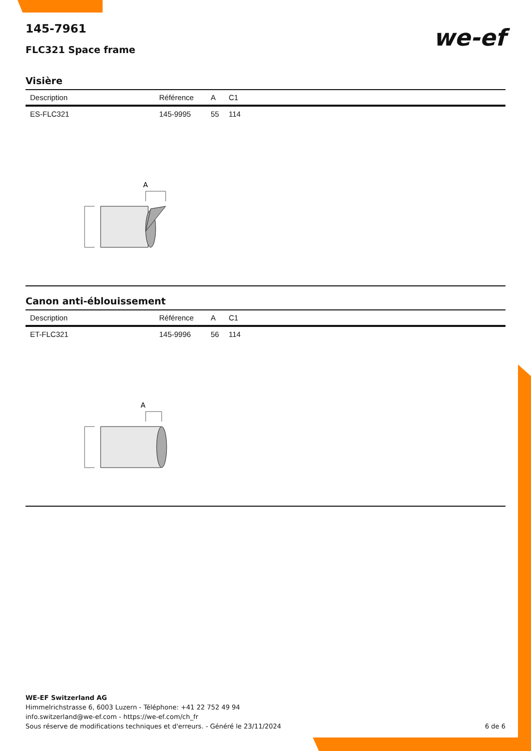we-ef
145-7961
FLC321 Space frame
Visière
| Description | Référence | A | C1 |
| --- | --- | --- | --- |
| ES-FLC321 | 145-9995 | 55 | 114 |
A
Canon anti-éblouissement
| Description | Référence | A | C1 |
| --- | --- | --- | --- |
| ET-FLC321 | 145-9996 | 56 | 114 |
A
WE-EF Switzerland AG
Himmelrichstrasse 6, 6003 Luzern - Téléphone: +41 22 752 49 94
info.switzerland@we-ef.com - https://we-ef.com/ch_fr
Sous réserve de modifications techniques et d'erreurs. - Généré le 23/11/2024 6 de 6